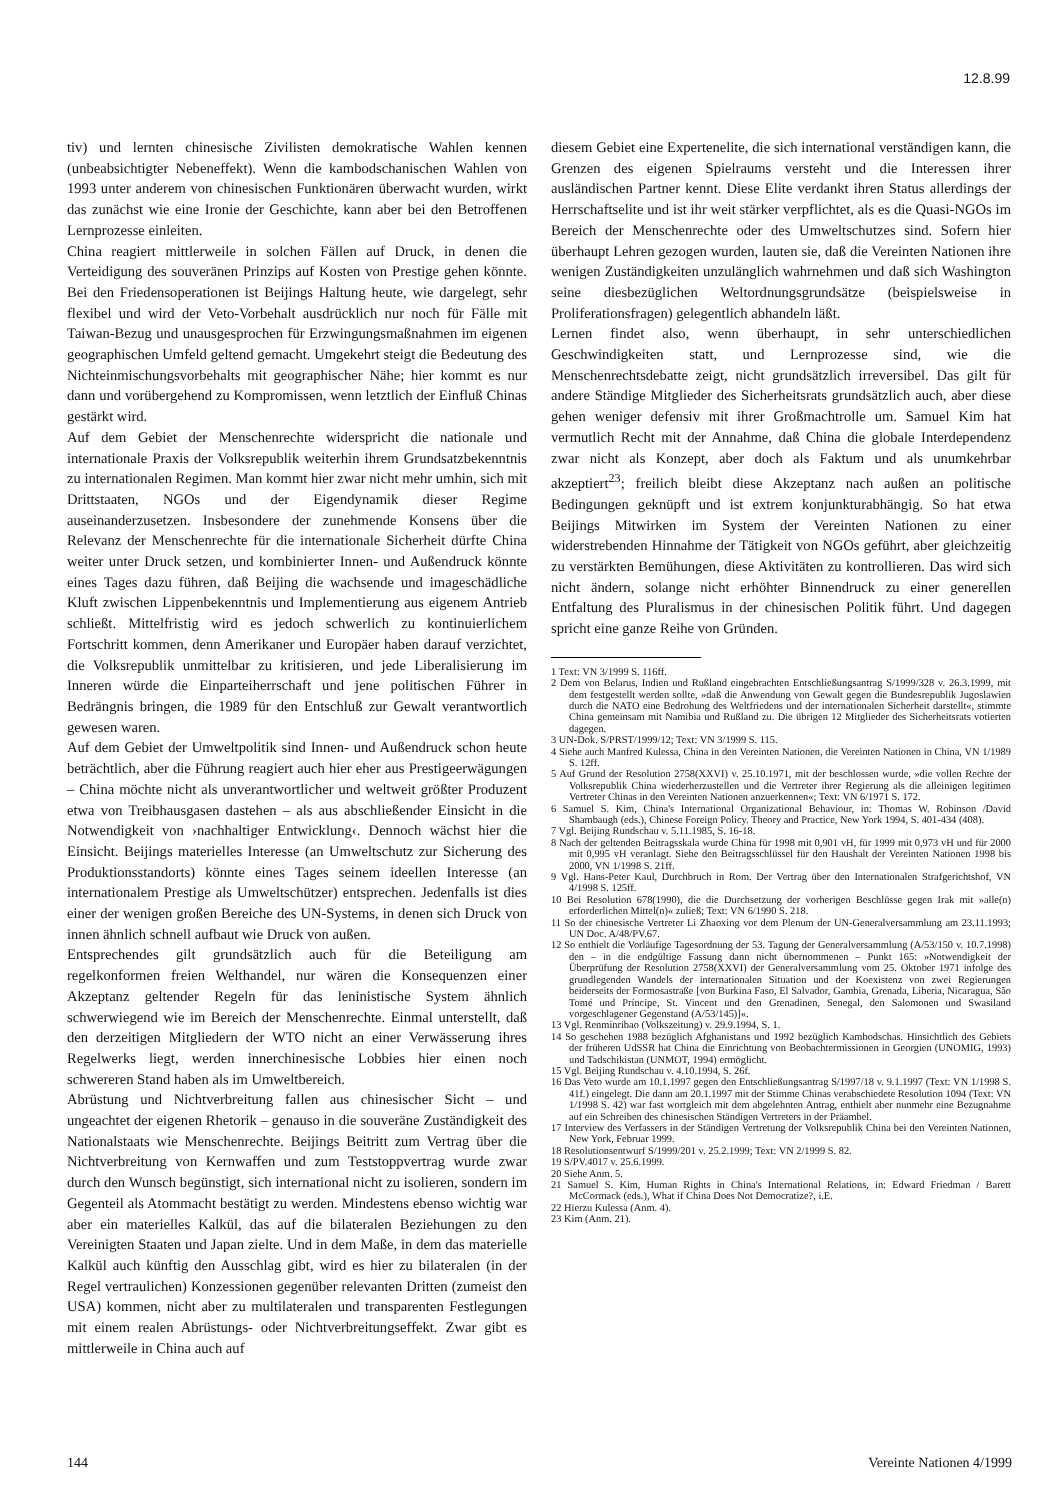12.8.99
tiv) und lernten chinesische Zivilisten demokratische Wahlen kennen (unbeabsichtigter Nebeneffekt). Wenn die kambodschanischen Wahlen von 1993 unter anderem von chinesischen Funktionären überwacht wurden, wirkt das zunächst wie eine Ironie der Geschichte, kann aber bei den Betroffenen Lernprozesse einleiten.
China reagiert mittlerweile in solchen Fällen auf Druck, in denen die Verteidigung des souveränen Prinzips auf Kosten von Prestige gehen könnte. Bei den Friedensoperationen ist Beijings Haltung heute, wie dargelegt, sehr flexibel und wird der Veto-Vorbehalt ausdrücklich nur noch für Fälle mit Taiwan-Bezug und unausgesprochen für Erzwingungsmaßnahmen im eigenen geographischen Umfeld geltend gemacht. Umgekehrt steigt die Bedeutung des Nichteinmischungsvorbehalts mit geographischer Nähe; hier kommt es nur dann und vorübergehend zu Kompromissen, wenn letztlich der Einfluß Chinas gestärkt wird.
Auf dem Gebiet der Menschenrechte widerspricht die nationale und internationale Praxis der Volksrepublik weiterhin ihrem Grundsatzbekenntnis zu internationalen Regimen. Man kommt hier zwar nicht mehr umhin, sich mit Drittstaaten, NGOs und der Eigendynamik dieser Regime auseinanderzusetzen. Insbesondere der zunehmende Konsens über die Relevanz der Menschenrechte für die internationale Sicherheit dürfte China weiter unter Druck setzen, und kombinierter Innen- und Außendruck könnte eines Tages dazu führen, daß Beijing die wachsende und imageschädliche Kluft zwischen Lippenbekenntnis und Implementierung aus eigenem Antrieb schließt. Mittelfristig wird es jedoch schwerlich zu kontinuierlichem Fortschritt kommen, denn Amerikaner und Europäer haben darauf verzichtet, die Volksrepublik unmittelbar zu kritisieren, und jede Liberalisierung im Inneren würde die Einparteiherrschaft und jene politischen Führer in Bedrängnis bringen, die 1989 für den Entschluß zur Gewalt verantwortlich gewesen waren.
Auf dem Gebiet der Umweltpolitik sind Innen- und Außendruck schon heute beträchtlich, aber die Führung reagiert auch hier eher aus Prestigeerwägungen – China möchte nicht als unverantwortlicher und weltweit größter Produzent etwa von Treibhausgasen dastehen – als aus abschließender Einsicht in die Notwendigkeit von ›nachhaltiger Entwicklung‹. Dennoch wächst hier die Einsicht. Beijings materielles Interesse (an Umweltschutz zur Sicherung des Produktionsstandorts) könnte eines Tages seinem ideellen Interesse (an internationalem Prestige als Umweltschützer) entsprechen. Jedenfalls ist dies einer der wenigen großen Bereiche des UN-Systems, in denen sich Druck von innen ähnlich schnell aufbaut wie Druck von außen.
Entsprechendes gilt grundsätzlich auch für die Beteiligung am regelkonformen freien Welthandel, nur wären die Konsequenzen einer Akzeptanz geltender Regeln für das leninistische System ähnlich schwerwiegend wie im Bereich der Menschenrechte. Einmal unterstellt, daß den derzeitigen Mitgliedern der WTO nicht an einer Verwässerung ihres Regelwerks liegt, werden innerchinesische Lobbies hier einen noch schwereren Stand haben als im Umweltbereich.
Abrüstung und Nichtverbreitung fallen aus chinesischer Sicht – und ungeachtet der eigenen Rhetorik – genauso in die souveräne Zuständigkeit des Nationalstaats wie Menschenrechte. Beijings Beitritt zum Vertrag über die Nichtverbreitung von Kernwaffen und zum Teststoppvertrag wurde zwar durch den Wunsch begünstigt, sich international nicht zu isolieren, sondern im Gegenteil als Atommacht bestätigt zu werden. Mindestens ebenso wichtig war aber ein materielles Kalkül, das auf die bilateralen Beziehungen zu den Vereinigten Staaten und Japan zielte. Und in dem Maße, in dem das materielle Kalkül auch künftig den Ausschlag gibt, wird es hier zu bilateralen (in der Regel vertraulichen) Konzessionen gegenüber relevanten Dritten (zumeist den USA) kommen, nicht aber zu multilateralen und transparenten Festlegungen mit einem realen Abrüstungs- oder Nichtverbreitungseffekt. Zwar gibt es mittlerweile in China auch auf
diesem Gebiet eine Expertenelite, die sich international verständigen kann, die Grenzen des eigenen Spielraums versteht und die Interessen ihrer ausländischen Partner kennt. Diese Elite verdankt ihren Status allerdings der Herrschaftselite und ist ihr weit stärker verpflichtet, als es die Quasi-NGOs im Bereich der Menschenrechte oder des Umweltschutzes sind. Sofern hier überhaupt Lehren gezogen wurden, lauten sie, daß die Vereinten Nationen ihre wenigen Zuständigkeiten unzulänglich wahrnehmen und daß sich Washington seine diesbezüglichen Weltordnungsgrundsätze (beispielsweise in Proliferationsfragen) gelegentlich abhandeln läßt.
Lernen findet also, wenn überhaupt, in sehr unterschiedlichen Geschwindigkeiten statt, und Lernprozesse sind, wie die Menschenrechtsdebatte zeigt, nicht grundsätzlich irreversibel. Das gilt für andere Ständige Mitglieder des Sicherheitsrats grundsätzlich auch, aber diese gehen weniger defensiv mit ihrer Großmachtrolle um. Samuel Kim hat vermutlich Recht mit der Annahme, daß China die globale Interdependenz zwar nicht als Konzept, aber doch als Faktum und als unumkehrbar akzeptiert<sup>23</sup>; freilich bleibt diese Akzeptanz nach außen an politische Bedingungen geknüpft und ist extrem konjunkturabhängig. So hat etwa Beijings Mitwirken im System der Vereinten Nationen zu einer widerstrebenden Hinnahme der Tätigkeit von NGOs geführt, aber gleichzeitig zu verstärkten Bemühungen, diese Aktivitäten zu kontrollieren. Das wird sich nicht ändern, solange nicht erhöhter Binnendruck zu einer generellen Entfaltung des Pluralismus in der chinesischen Politik führt. Und dagegen spricht eine ganze Reihe von Gründen.
1 Text: VN 3/1999 S. 116ff.
2 Dem von Belarus, Indien und Rußland eingebrachten Entschließungsantrag S/1999/328 v. 26.3.1999, mit dem festgestellt werden sollte, »daß die Anwendung von Gewalt gegen die Bundesrepublik Jugoslawien durch die NATO eine Bedrohung des Weltfriedens und der internationalen Sicherheit darstellt«, stimmte China gemeinsam mit Namibia und Rußland zu. Die übrigen 12 Mitglieder des Sicherheitsrats votierten dagegen.
3 UN-Dok. S/PRST/1999/12; Text: VN 3/1999 S. 115.
4 Siehe auch Manfred Kulessa, China in den Vereinten Nationen, die Vereinten Nationen in China, VN 1/1989 S. 12ff.
5 Auf Grund der Resolution 2758(XXVI) v. 25.10.1971, mit der beschlossen wurde, »die vollen Rechte der Volksrepublik China wiederherzustellen und die Vertreter ihrer Regierung als die alleinigen legitimen Vertreter Chinas in den Vereinten Nationen anzuerkennen«; Text: VN 6/1971 S. 172.
6 Samuel S. Kim, China's International Organizational Behaviour, in: Thomas W. Robinson /David Shambaugh (eds.), Chinese Foreign Policy. Theory and Practice, New York 1994, S. 401-434 (408).
7 Vgl. Beijing Rundschau v. 5.11.1985, S. 16-18.
8 Nach der geltenden Beitragsskala wurde China für 1998 mit 0,901 vH, für 1999 mit 0,973 vH und für 2000 mit 0,995 vH veranlagt. Siehe den Beitragsschlüssel für den Haushalt der Vereinten Nationen 1998 bis 2000, VN 1/1998 S. 21ff.
9 Vgl. Hans-Peter Kaul, Durchbruch in Rom. Der Vertrag über den Internationalen Strafgerichtshof, VN 4/1998 S. 125ff.
10 Bei Resolution 678(1990), die die Durchsetzung der vorherigen Beschlüsse gegen Irak mit »alle(n) erforderlichen Mittel(n)« zuließ; Text: VN 6/1990 S. 218.
11 So der chinesische Vertreter Li Zhaoxing vor dem Plenum der UN-Generalversammlung am 23.11.1993; UN Doc. A/48/PV.67.
12 So enthielt die Vorläufige Tagesordnung der 53. Tagung der Generalversammlung (A/53/150 v. 10.7.1998) den – in die endgültige Fassung dann nicht übernommenen – Punkt 165: »Notwendigkeit der Überprüfung der Resolution 2758(XXVI) der Generalversammlung vom 25. Oktober 1971 infolge des grundlegenden Wandels der internationalen Situation und der Koexistenz von zwei Regierungen beiderseits der Formosastraße [von Burkina Faso, El Salvador, Gambia, Grenada, Liberia, Nicaragua, São Tomé und Príncipe, St. Vincent und den Grenadinen, Senegal, den Salomonen und Swasiland vorgeschlagener Gegenstand (A/53/145)]«.
13 Vgl. Renminribao (Volkszeitung) v. 29.9.1994, S. 1.
14 So geschehen 1988 bezüglich Afghanistans und 1992 bezüglich Kambodschas. Hinsichtlich des Gebiets der früheren UdSSR hat China die Einrichtung von Beobachtermissionen in Georgien (UNOMIG, 1993) und Tadschikistan (UNMOT, 1994) ermöglicht.
15 Vgl. Beijing Rundschau v. 4.10.1994, S. 26f.
16 Das Veto wurde am 10.1.1997 gegen den Entschließungsantrag S/1997/18 v. 9.1.1997 (Text: VN 1/1998 S. 41f.) eingelegt. Die dann am 20.1.1997 mit der Stimme Chinas verabschiedete Resolution 1094 (Text: VN 1/1998 S. 42) war fast wortgleich mit dem abgelehnten Antrag, enthielt aber nunmehr eine Bezugnahme auf ein Schreiben des chinesischen Ständigen Vertreters in der Präambel.
17 Interview des Verfassers in der Ständigen Vertretung der Volksrepublik China bei den Vereinten Nationen, New York, Februar 1999.
18 Resolutionsentwurf S/1999/201 v. 25.2.1999; Text: VN 2/1999 S. 82.
19 S/PV.4017 v. 25.6.1999.
20 Siehe Anm. 5.
21 Samuel S. Kim, Human Rights in China's International Relations, in: Edward Friedman / Barett McCormack (eds.), What if China Does Not Democratize?, i.E.
22 Hierzu Kulessa (Anm. 4).
23 Kim (Anm. 21).
144 Vereinte Nationen 4/1999